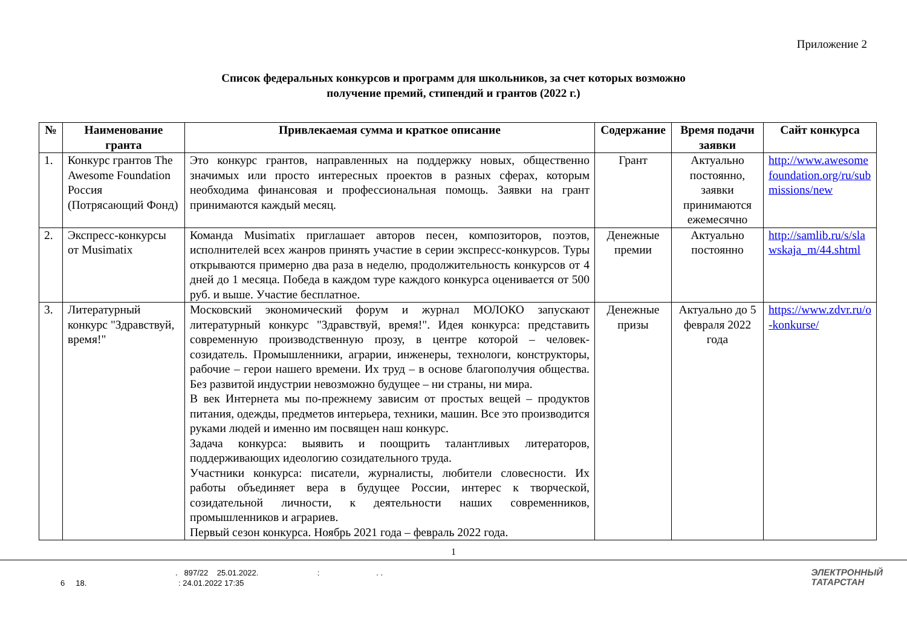Приложение 2
Список федеральных конкурсов и программ для школьников, за счет которых возможно
получение премий, стипендий и грантов (2022 г.)
| № | Наименование гранта | Привлекаемая сумма и краткое описание | Содержание | Время подачи заявки | Сайт конкурса |
| --- | --- | --- | --- | --- | --- |
| 1. | Конкурс грантов The Awesome Foundation Россия (Потрясающий Фонд) | Это конкурс грантов, направленных на поддержку новых, общественно значимых или просто интересных проектов в разных сферах, которым необходима финансовая и профессиональная помощь. Заявки на грант принимаются каждый месяц. | Грант | Актуально постоянно, заявки принимаются ежемесячно | http://www.awesomefoundation.org/ru/submissions/new |
| 2. | Экспресс-конкурсы от Musimatix | Команда Musimatix приглашает авторов песен, композиторов, поэтов, исполнителей всех жанров принять участие в серии экспресс-конкурсов. Туры открываются примерно два раза в неделю, продолжительность конкурсов от 4 дней до 1 месяца. Победа в каждом туре каждого конкурса оценивается от 500 руб. и выше. Участие бесплатное. | Денежные премии | Актуально постоянно | http://samlib.ru/s/slawskaja_m/44.shtml |
| 3. | Литературный конкурс "Здравствуй, время!" | Московский экономический форум и журнал МОЛОКО запускают литературный конкурс "Здравствуй, время!". Идея конкурса: представить современную производственную прозу, в центре которой – человек-созидатель. Промышленники, аграрии, инженеры, технологи, конструкторы, рабочие – герои нашего времени. Их труд – в основе благополучия общества. Без развитой индустрии невозможно будущее – ни страны, ни мира. В век Интернета мы по-прежнему зависим от простых вещей – продуктов питания, одежды, предметов интерьера, техники, машин. Все это производится руками людей и именно им посвящен наш конкурс. Задача конкурса: выявить и поощрить талантливых литераторов, поддерживающих идеологию созидательного труда. Участники конкурса: писатели, журналисты, любители словесности. Их работы объединяет вера в будущее России, интерес к творческой, созидательной личности, к деятельности наших современников, промышленников и аграриев. Первый сезон конкурса. Ноябрь 2021 года – февраль 2022 года. | Денежные призы | Актуально до 5 февраля 2022 года | https://www.zdvr.ru/o-konkurse/ |
1
. 897/22 25.01.2022. : . .
6 18. : 24.01.2022 17:35
ЭЛЕКТРОННЫЙ
ТАТАРСТАН